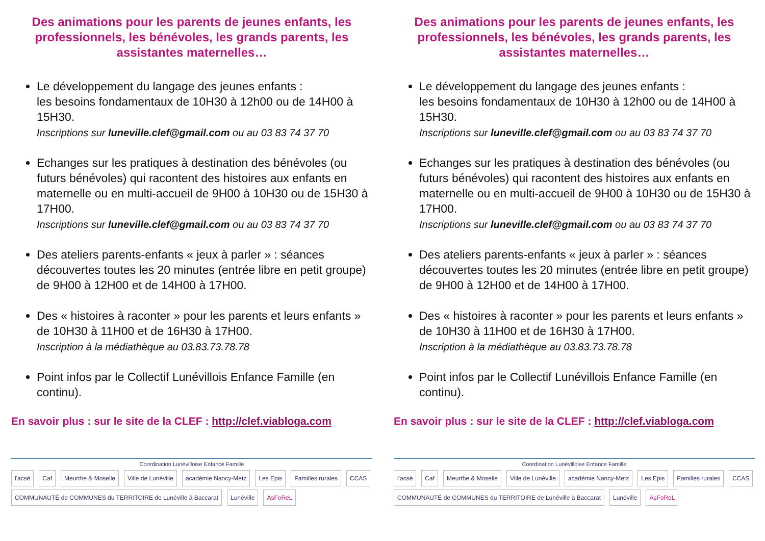Des animations pour les parents de jeunes enfants, les professionnels, les bénévoles, les grands parents, les assistantes maternelles…
Le développement du langage des jeunes enfants :
les besoins fondamentaux de 10H30 à 12h00 ou de 14H00 à 15H30.
Inscriptions sur luneville.clef@gmail.com ou au 03 83 74 37 70
Echanges sur les pratiques à destination des bénévoles (ou futurs bénévoles) qui racontent des histoires aux enfants en maternelle ou en multi-accueil de 9H00 à 10H30 ou de 15H30 à 17H00.
Inscriptions sur luneville.clef@gmail.com ou au 03 83 74 37 70
Des ateliers parents-enfants « jeux à parler » : séances découvertes toutes les 20 minutes (entrée libre en petit groupe) de 9H00 à 12H00 et de 14H00 à 17H00.
Des « histoires à raconter » pour les parents et leurs enfants » de 10H30 à 11H00 et de 16H30 à 17H00.
Inscription à la médiathèque au 03.83.73.78.78
Point infos par le Collectif Lunévillois Enfance Famille (en continu).
En savoir plus : sur le site de la CLEF : http://clef.viabloga.com
Coordination Lunévilloise Enfance Famille
l'acsé Caf Meurthe & Moselle Ville de Lunéville académie Nancy-Metz Les Epis Familles rurales CCAS
COMMUNAUTÉ de COMMUNES du TERRITOIRE de Lunéville à Baccarat Lunéville AsFoReL
Des animations pour les parents de jeunes enfants, les professionnels, les bénévoles, les grands parents, les assistantes maternelles…
Le développement du langage des jeunes enfants :
les besoins fondamentaux de 10H30 à 12h00 ou de 14H00 à 15H30.
Inscriptions sur luneville.clef@gmail.com ou au 03 83 74 37 70
Echanges sur les pratiques à destination des bénévoles (ou futurs bénévoles) qui racontent des histoires aux enfants en maternelle ou en multi-accueil de 9H00 à 10H30 ou de 15H30 à 17H00.
Inscriptions sur luneville.clef@gmail.com ou au 03 83 74 37 70
Des ateliers parents-enfants « jeux à parler » : séances découvertes toutes les 20 minutes (entrée libre en petit groupe) de 9H00 à 12H00 et de 14H00 à 17H00.
Des « histoires à raconter » pour les parents et leurs enfants » de 10H30 à 11H00 et de 16H30 à 17H00.
Inscription à la médiathèque au 03.83.73.78.78
Point infos par le Collectif Lunévillois Enfance Famille (en continu).
En savoir plus : sur le site de la CLEF : http://clef.viabloga.com
Coordination Lunévilloise Enfance Famille
l'acsé Caf Meurthe & Moselle Ville de Lunéville académie Nancy-Metz Les Epis Familles rurales CCAS
COMMUNAUTÉ de COMMUNES du TERRITOIRE de Lunéville à Baccarat Lunéville AsFoReL